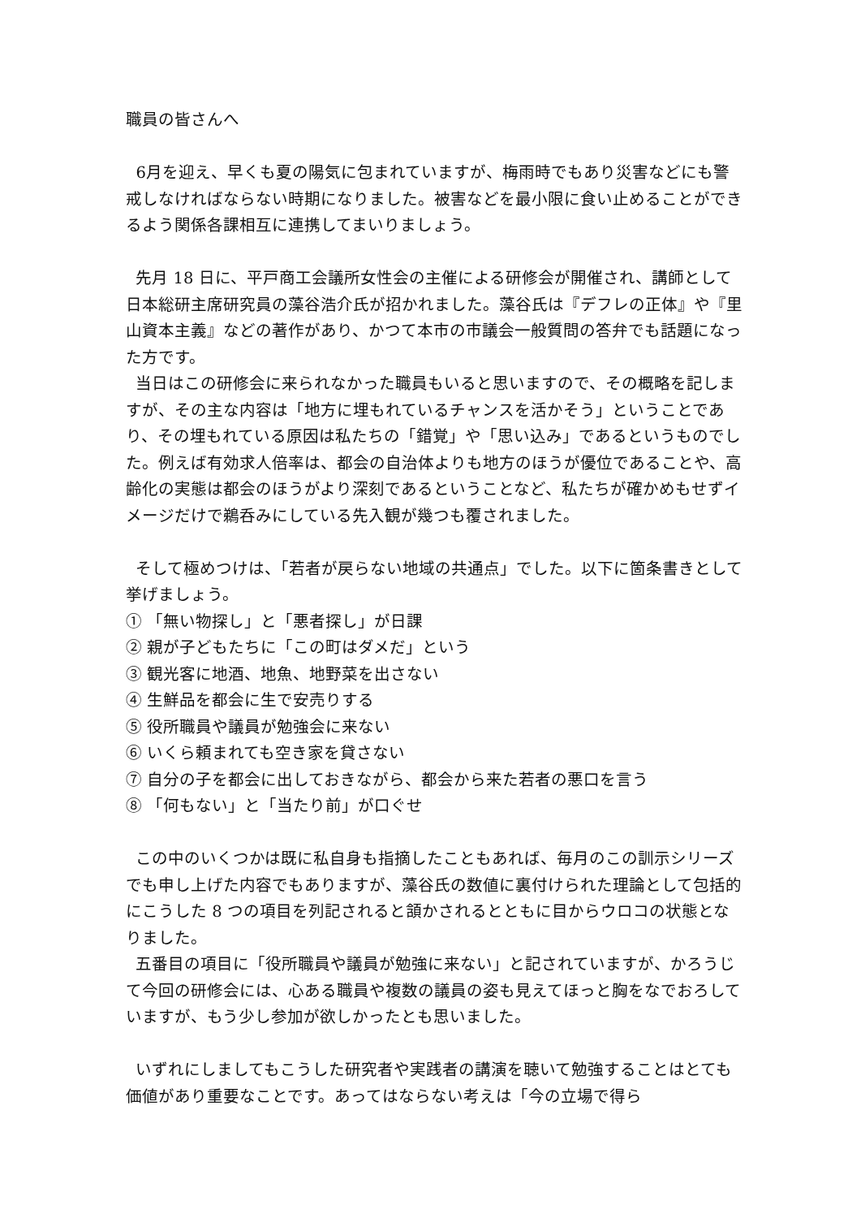職員の皆さんへ
6月を迎え、早くも夏の陽気に包まれていますが、梅雨時でもあり災害などにも警戒しなければならない時期になりました。被害などを最小限に食い止めることができるよう関係各課相互に連携してまいりましょう。
先月 18 日に、平戸商工会議所女性会の主催による研修会が開催され、講師として日本総研主席研究員の藻谷浩介氏が招かれました。藻谷氏は『デフレの正体』や『里山資本主義』などの著作があり、かつて本市の市議会一般質問の答弁でも話題になった方です。
当日はこの研修会に来られなかった職員もいると思いますので、その概略を記しますが、その主な内容は「地方に埋もれているチャンスを活かそう」ということであり、その埋もれている原因は私たちの「錯覚」や「思い込み」であるというものでした。例えば有効求人倍率は、都会の自治体よりも地方のほうが優位であることや、高齢化の実態は都会のほうがより深刻であるということなど、私たちが確かめもせずイメージだけで鵜呑みにしている先入観が幾つも覆されました。
そして極めつけは、「若者が戻らない地域の共通点」でした。以下に箇条書きとして挙げましょう。
① 「無い物探し」と「悪者探し」が日課
② 親が子どもたちに「この町はダメだ」という
③ 観光客に地酒、地魚、地野菜を出さない
④ 生鮮品を都会に生で安売りする
⑤ 役所職員や議員が勉強会に来ない
⑥ いくら頼まれても空き家を貸さない
⑦ 自分の子を都会に出しておきながら、都会から来た若者の悪口を言う
⑧ 「何もない」と「当たり前」が口ぐせ
この中のいくつかは既に私自身も指摘したこともあれば、毎月のこの訓示シリーズでも申し上げた内容でもありますが、藻谷氏の数値に裏付けられた理論として包括的にこうした 8 つの項目を列記されると頷かされるとともに目からウロコの状態となりました。
五番目の項目に「役所職員や議員が勉強に来ない」と記されていますが、かろうじて今回の研修会には、心ある職員や複数の議員の姿も見えてほっと胸をなでおろしていますが、もう少し参加が欲しかったとも思いました。
いずれにしましてもこうした研究者や実践者の講演を聴いて勉強することはとても価値があり重要なことです。あってはならない考えは「今の立場で得ら